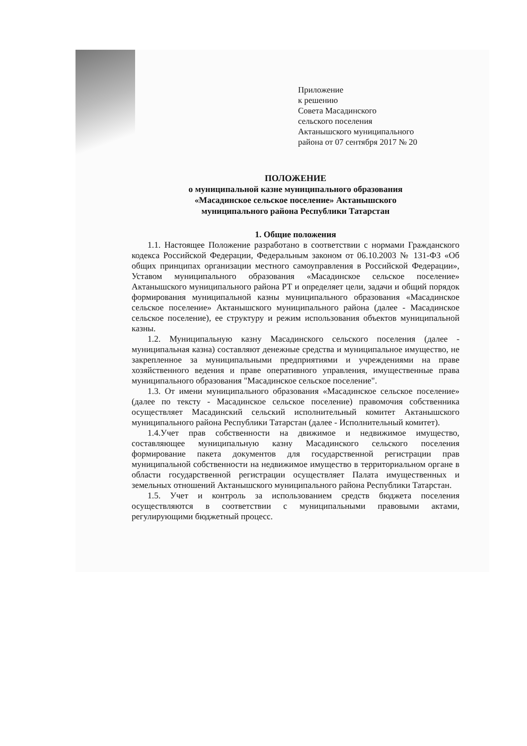Приложение
к решению
Совета Масадинского
сельского поселения
Актанышского муниципального
района от 07 сентября 2017 № 20
ПОЛОЖЕНИЕ
о муниципальной казне муниципального образования
«Масадинское сельское поселение» Актанышского
муниципального района Республики Татарстан
1. Общие положения
1.1. Настоящее Положение разработано в соответствии с нормами Гражданского кодекса Российской Федерации, Федеральным законом от 06.10.2003 № 131-ФЗ «Об общих принципах организации местного самоуправления в Российской Федерации», Уставом муниципального образования «Масадинское сельское поселение» Актанышского муниципального района РТ и определяет цели, задачи и общий порядок формирования муниципальной казны муниципального образования «Масадинское сельское поселение» Актанышского муниципального района (далее - Масадинское сельское поселение), ее структуру и режим использования объектов муниципальной казны.
1.2. Муниципальную казну Масадинского сельского поселения (далее - муниципальная казна) составляют денежные средства и муниципальное имущество, не закрепленное за муниципальными предприятиями и учреждениями на праве хозяйственного ведения и праве оперативного управления, имущественные права муниципального образования "Масадинское сельское поселение".
1.3. От имени муниципального образования «Масадинское сельское поселение» (далее по тексту - Масадинское сельское поселение) правомочия собственника осуществляет Масадинский сельский исполнительный комитет Актанышского муниципального района Республики Татарстан (далее - Исполнительный комитет).
1.4.Учет прав собственности на движимое и недвижимое имущество, составляющее муниципальную казну Масадинского сельского поселения формирование пакета документов для государственной регистрации прав муниципальной собственности на недвижимое имущество в территориальном органе в области государственной регистрации осуществляет Палата имущественных и земельных отношений Актанышского муниципального района Республики Татарстан.
1.5. Учет и контроль за использованием средств бюджета поселения осуществляются в соответствии с муниципальными правовыми актами, регулирующими бюджетный процесс.